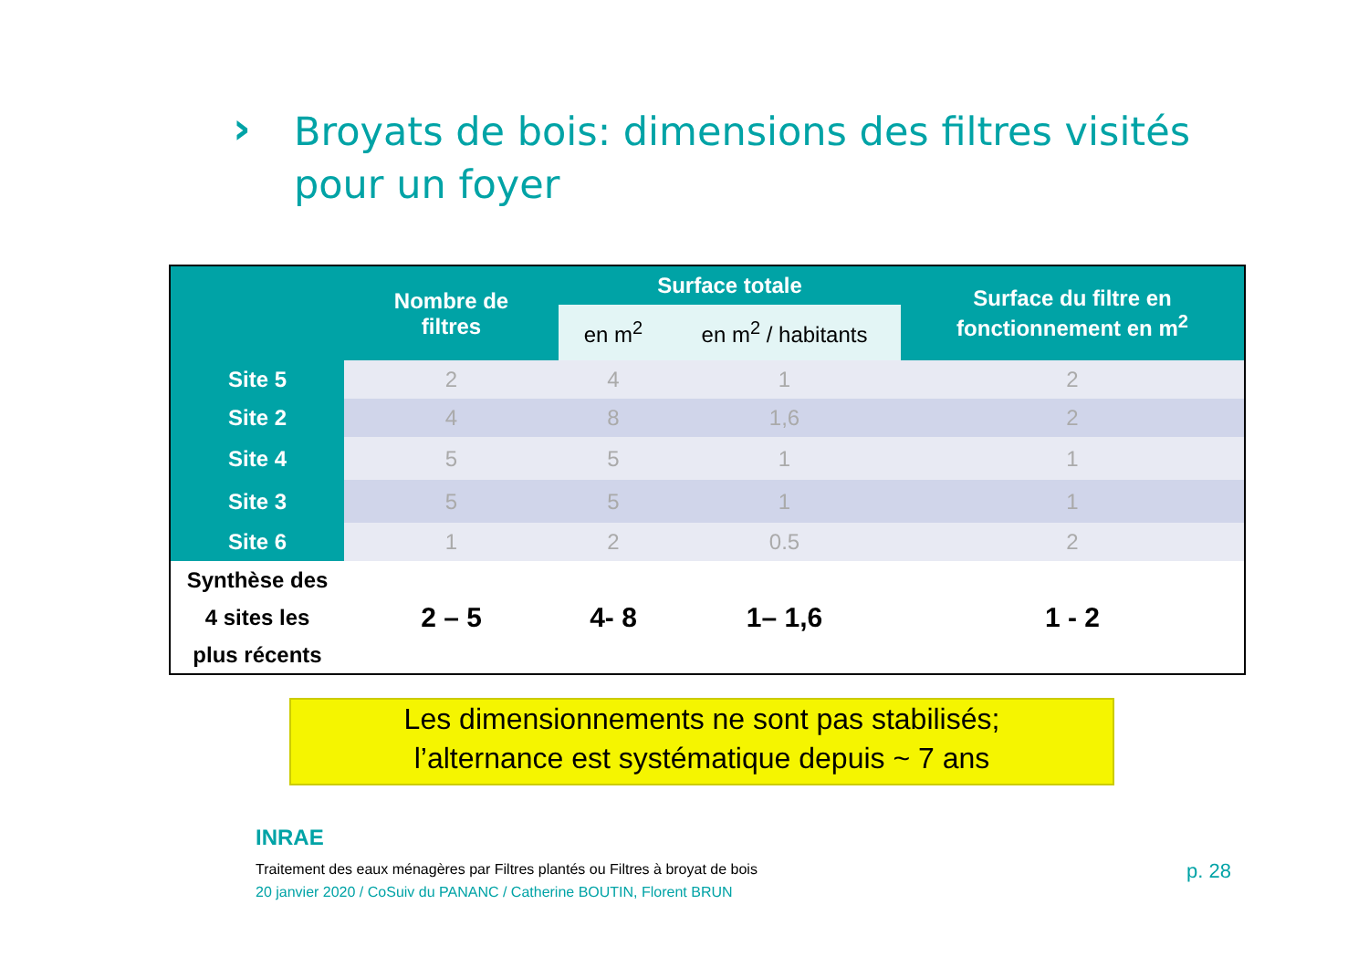›
Broyats de bois: dimensions des filtres visités
pour un foyer
| | Nombre de filtres | Surface totale | | Surface du filtre en fonctionnement en m<sup>2</sup> |
| --- | --- | --- | --- | --- |
| | | en m<sup>2</sup> | en m<sup>2</sup> / habitants | |
| Site 5 | 2 | 4 | 1 | 2 |
| Site 2 | 4 | 8 | 1,6 | 2 |
| Site 4 | 5 | 5 | 1 | 1 |
| Site 3 | 5 | 5 | 1 | 1 |
| Site 6 | 1 | 2 | 0.5 | 2 |
| Synthèse des 4 sites les plus récents | 2 – 5 | 4- 8 | 1– 1,6 | 1 - 2 |
Les dimensionnements ne sont pas stabilisés;
l’alternance est systématique depuis ~ 7 ans
INRAE
Traitement des eaux ménagères par Filtres plantés ou Filtres à broyat de bois
20 janvier 2020 / CoSuiv du PANANC / Catherine BOUTIN, Florent BRUN
p. 28